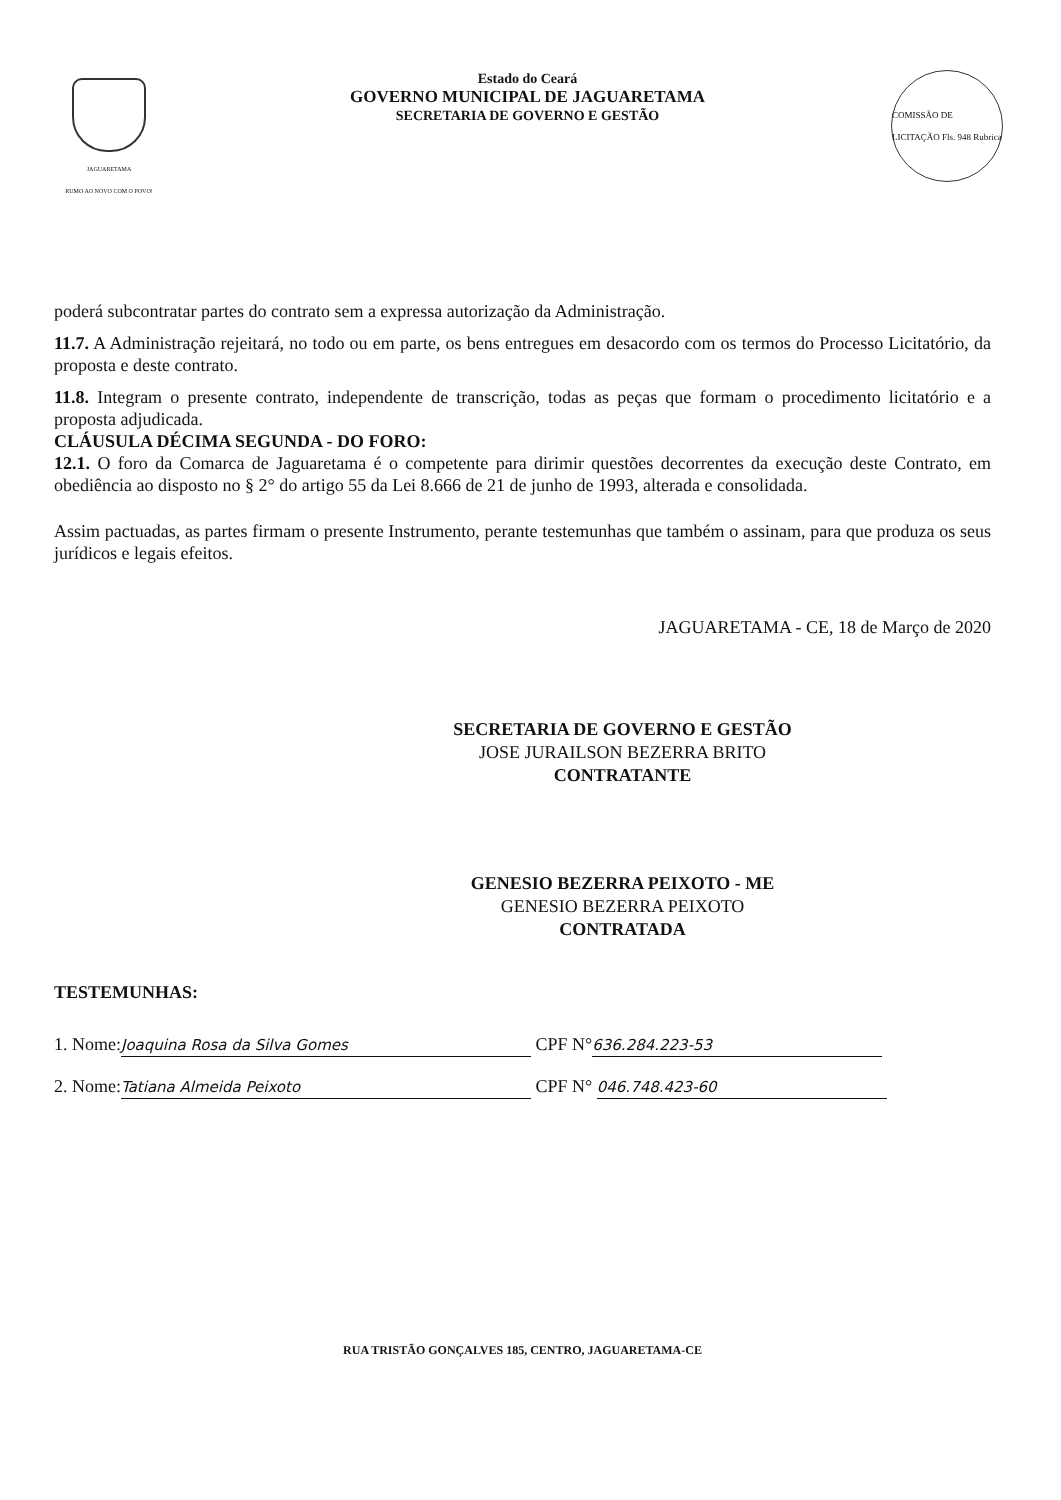JAGUARETAMA
RUMO AO NOVO COM O POVO!
Estado do Ceará
GOVERNO MUNICIPAL DE JAGUARETAMA
SECRETARIA DE GOVERNO E GESTÃO
COMISSÃO DE LICITAÇÃO Fls. 948 Rubrica
poderá subcontratar partes do contrato sem a expressa autorização da Administração.
11.7. A Administração rejeitará, no todo ou em parte, os bens entregues em desacordo com os termos do Processo Licitatório, da proposta e deste contrato.
11.8. Integram o presente contrato, independente de transcrição, todas as peças que formam o procedimento licitatório e a proposta adjudicada.
CLÁUSULA DÉCIMA SEGUNDA - DO FORO:
12.1. O foro da Comarca de Jaguaretama é o competente para dirimir questões decorrentes da execução deste Contrato, em obediência ao disposto no § 2° do artigo 55 da Lei 8.666 de 21 de junho de 1993, alterada e consolidada.
Assim pactuadas, as partes firmam o presente Instrumento, perante testemunhas que também o assinam, para que produza os seus jurídicos e legais efeitos.
JAGUARETAMA - CE, 18 de Março de 2020
SECRETARIA DE GOVERNO E GESTÃO
JOSE JURAILSON BEZERRA BRITO
CONTRATANTE
GENESIO BEZERRA PEIXOTO - ME
GENESIO BEZERRA PEIXOTO
CONTRATADA
TESTEMUNHAS:
1. Nome: Joaquina Rosa da Silva Gomes CPF N° 636.284.223-53
2. Nome: Tatiana Almeida Peixoto CPF N° 046.748.423-60
RUA TRISTÃO GONÇALVES 185, CENTRO, JAGUARETAMA-CE